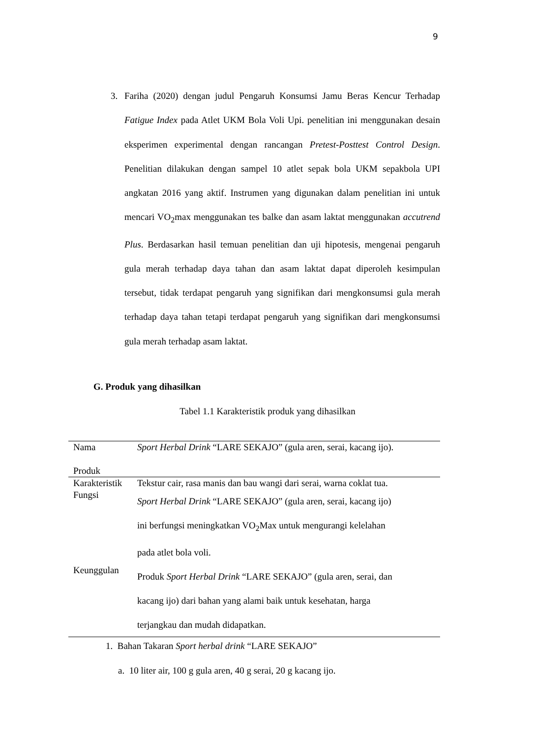9
3. Fariha (2020) dengan judul Pengaruh Konsumsi Jamu Beras Kencur Terhadap Fatigue Index pada Atlet UKM Bola Voli Upi. penelitian ini menggunakan desain eksperimen experimental dengan rancangan Pretest-Posttest Control Design. Penelitian dilakukan dengan sampel 10 atlet sepak bola UKM sepakbola UPI angkatan 2016 yang aktif. Instrumen yang digunakan dalam penelitian ini untuk mencari VO<sub>2</sub>max menggunakan tes balke dan asam laktat menggunakan accutrend Plus. Berdasarkan hasil temuan penelitian dan uji hipotesis, mengenai pengaruh gula merah terhadap daya tahan dan asam laktat dapat diperoleh kesimpulan tersebut, tidak terdapat pengaruh yang signifikan dari mengkonsumsi gula merah terhadap daya tahan tetapi terdapat pengaruh yang signifikan dari mengkonsumsi gula merah terhadap asam laktat.
G. Produk yang dihasilkan
Tabel 1.1 Karakteristik produk yang dihasilkan
| Nama Produk | Sport Herbal Drink “LARE SEKAJO” (gula aren, serai, kacang ijo). |
| Karakteristik | Tekstur cair, rasa manis dan bau wangi dari serai, warna coklat tua. |
| Fungsi | Sport Herbal Drink “LARE SEKAJO” (gula aren, serai, kacang ijo) ini berfungsi meningkatkan VO<sub>2</sub>Max untuk mengurangi kelelahan pada atlet bola voli. |
| Keunggulan | Produk Sport Herbal Drink “LARE SEKAJO” (gula aren, serai, dan kacang ijo) dari bahan yang alami baik untuk kesehatan, harga terjangkau dan mudah didapatkan. |
1. Bahan Takaran Sport herbal drink “LARE SEKAJO”
a. 10 liter air, 100 g gula aren, 40 g serai, 20 g kacang ijo.